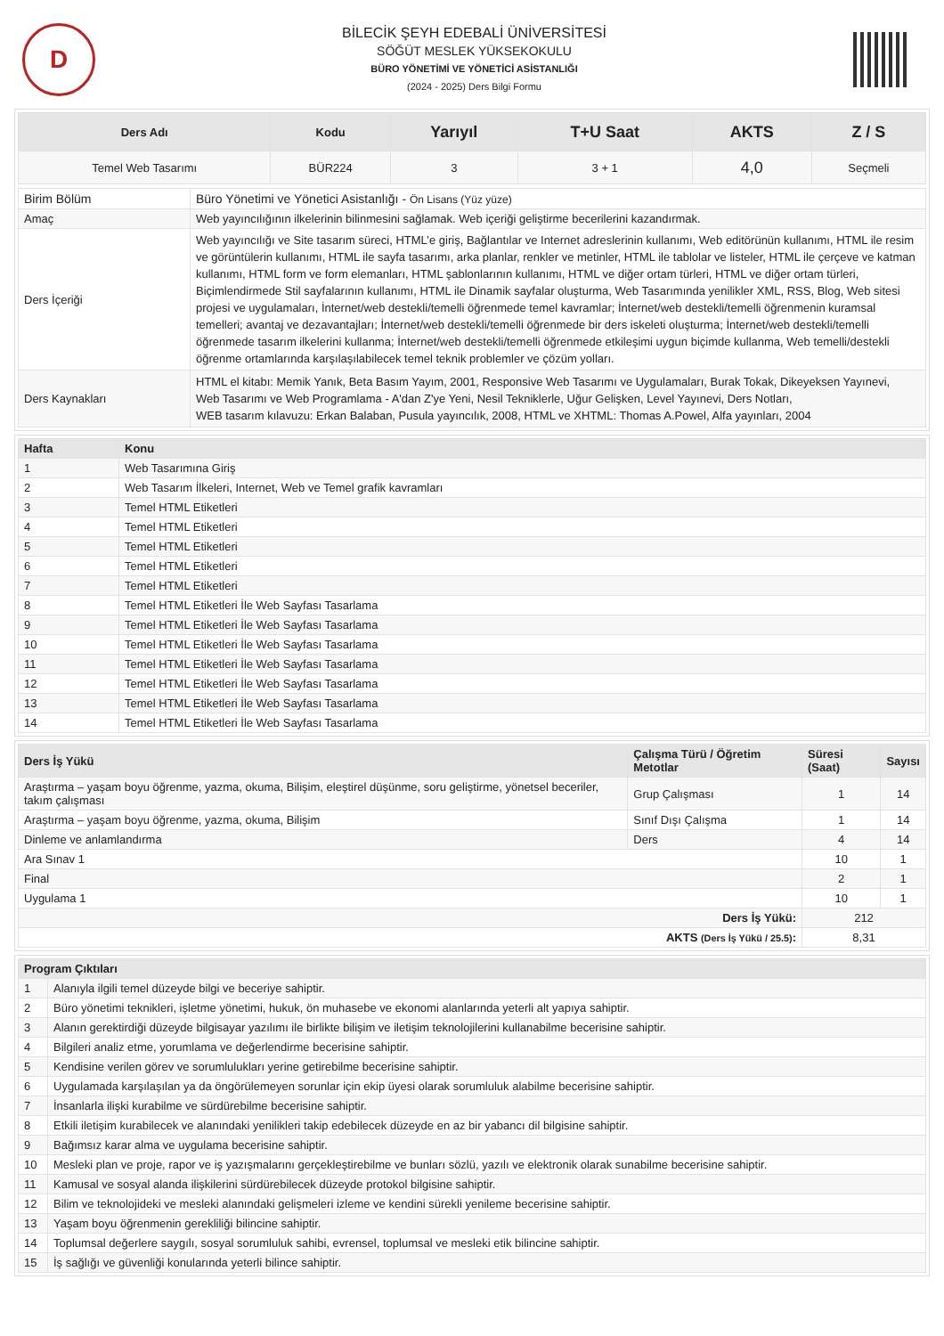D
BİLECİK ŞEYH EDEBALİ ÜNİVERSİTESİ
SÖĞÜT MESLEK YÜKSEKOKULU
BÜRO YÖNETİMİ VE YÖNETİCİ ASİSTANLIĞI
(2024 - 2025) Ders Bilgi Formu
| Ders Adı | Kodu | Yarıyıl | T+U Saat | AKTS | Z / S |
| --- | --- | --- | --- | --- | --- |
| Temel Web Tasarımı | BÜR224 | 3 | 3 + 1 | 4,0 | Seçmeli |
| Birim Bölüm | Büro Yönetimi ve Yönetici Asistanlığı - Ön Lisans (Yüz yüze) |
| Amaç | Web yayıncılığının ilkelerinin bilinmesini sağlamak. Web içeriği geliştirme becerilerini kazandırmak. |
| Ders İçeriği | Web yayıncılığı ve Site tasarım süreci, HTML’e giriş, Bağlantılar ve Internet adreslerinin kullanımı, Web editörünün kullanımı, HTML ile resim ve görüntülerin kullanımı, HTML ile sayfa tasarımı, arka planlar, renkler ve metinler, HTML ile tablolar ve listeler, HTML ile çerçeve ve katman kullanımı, HTML form ve form elemanları, HTML şablonlarının kullanımı, HTML ve diğer ortam türleri, HTML ve diğer ortam türleri, Biçimlendirmede Stil sayfalarının kullanımı, HTML ile Dinamik sayfalar oluşturma, Web Tasarımında yenilikler XML, RSS, Blog, Web sitesi projesi ve uygulamaları, İnternet/web destekli/temelli öğrenmede temel kavramlar; İnternet/web destekli/temelli öğrenmenin kuramsal temelleri; avantaj ve dezavantajları; İnternet/web destekli/temelli öğrenmede bir ders iskeleti oluşturma; İnternet/web destekli/temelli öğrenmede tasarım ilkelerini kullanma; İnternet/web destekli/temelli öğrenmede etkileşimi uygun biçimde kullanma, Web temelli/destekli öğrenme ortamlarında karşılaşılabilecek temel teknik problemler ve çözüm yolları. |
| Ders Kaynakları | HTML el kitabı: Memik Yanık, Beta Basım Yayım, 2001, Responsive Web Tasarımı ve Uygulamaları, Burak Tokak, Dikeyeksen Yayınevi, Web Tasarımı ve Web Programlama - A'dan Z'ye Yeni, Nesil Tekniklerle, Uğur Gelişken, Level Yayınevi, Ders Notları, WEB tasarım kılavuzu: Erkan Balaban, Pusula yayıncılık, 2008, HTML ve XHTML: Thomas A.Powel, Alfa yayınları, 2004 |
| Hafta | Konu |
| --- | --- |
| 1 | Web Tasarımına Giriş |
| 2 | Web Tasarım İlkeleri, Internet, Web ve Temel grafik kavramları |
| 3 | Temel HTML Etiketleri |
| 4 | Temel HTML Etiketleri |
| 5 | Temel HTML Etiketleri |
| 6 | Temel HTML Etiketleri |
| 7 | Temel HTML Etiketleri |
| 8 | Temel HTML Etiketleri İle Web Sayfası Tasarlama |
| 9 | Temel HTML Etiketleri İle Web Sayfası Tasarlama |
| 10 | Temel HTML Etiketleri İle Web Sayfası Tasarlama |
| 11 | Temel HTML Etiketleri İle Web Sayfası Tasarlama |
| 12 | Temel HTML Etiketleri İle Web Sayfası Tasarlama |
| 13 | Temel HTML Etiketleri İle Web Sayfası Tasarlama |
| 14 | Temel HTML Etiketleri İle Web Sayfası Tasarlama |
| Ders İş Yükü | Çalışma Türü / Öğretim Metotlar | Süresi (Saat) | Sayısı |
| --- | --- | --- | --- |
| Araştırma – yaşam boyu öğrenme, yazma, okuma, Bilişim, eleştirel düşünme, soru geliştirme, yönetsel beceriler, takım çalışması | Grup Çalışması | 1 | 14 |
| Araştırma – yaşam boyu öğrenme, yazma, okuma, Bilişim | Sınıf Dışı Çalışma | 1 | 14 |
| Dinleme ve anlamlandırma | Ders | 4 | 14 |
| Ara Sınav 1 | | 10 | 1 |
| Final | | 2 | 1 |
| Uygulama 1 | | 10 | 1 |
| Ders İş Yükü: | | 212 | |
| AKTS (Ders İş Yükü / 25.5) : | | 8,31 | |
| Program Çıktıları | |
| --- | --- |
| 1 | Alanıyla ilgili temel düzeyde bilgi ve beceriye sahiptir. |
| 2 | Büro yönetimi teknikleri, işletme yönetimi, hukuk, ön muhasebe ve ekonomi alanlarında yeterli alt yapıya sahiptir. |
| 3 | Alanın gerektirdiği düzeyde bilgisayar yazılımı ile birlikte bilişim ve iletişim teknolojilerini kullanabilme becerisine sahiptir. |
| 4 | Bilgileri analiz etme, yorumlama ve değerlendirme becerisine sahiptir. |
| 5 | Kendisine verilen görev ve sorumlulukları yerine getirebilme becerisine sahiptir. |
| 6 | Uygulamada karşılaşılan ya da öngörülemeyen sorunlar için ekip üyesi olarak sorumluluk alabilme becerisine sahiptir. |
| 7 | İnsanlarla ilişki kurabilme ve sürdürebilme becerisine sahiptir. |
| 8 | Etkili iletişim kurabilecek ve alanındaki yenilikleri takip edebilecek düzeyde en az bir yabancı dil bilgisine sahiptir. |
| 9 | Bağımsız karar alma ve uygulama becerisine sahiptir. |
| 10 | Mesleki plan ve proje, rapor ve iş yazışmalarını gerçekleştirebilme ve bunları sözlü, yazılı ve elektronik olarak sunabilme becerisine sahiptir. |
| 11 | Kamusal ve sosyal alanda ilişkilerini sürdürebilecek düzeyde protokol bilgisine sahiptir. |
| 12 | Bilim ve teknolojideki ve mesleki alanındaki gelişmeleri izleme ve kendini sürekli yenileme becerisine sahiptir. |
| 13 | Yaşam boyu öğrenmenin gerekliliği bilincine sahiptir. |
| 14 | Toplumsal değerlere saygılı, sosyal sorumluluk sahibi, evrensel, toplumsal ve mesleki etik bilincine sahiptir. |
| 15 | İş sağlığı ve güvenliği konularında yeterli bilince sahiptir. |